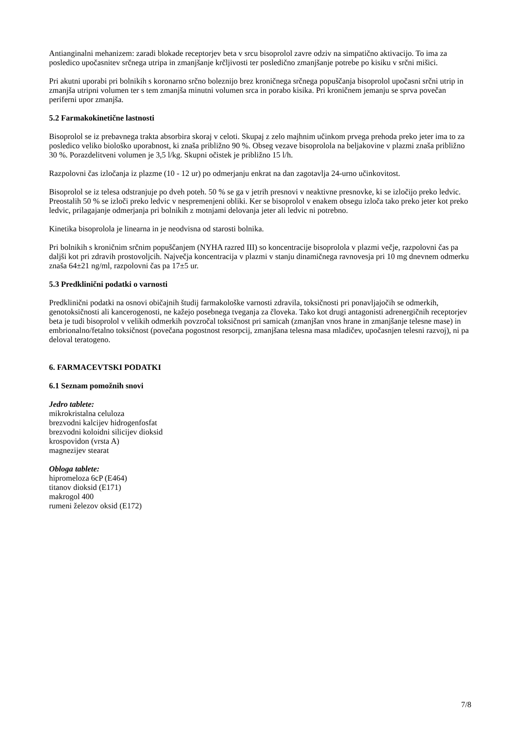Antianginalni mehanizem: zaradi blokade receptorjev beta v srcu bisoprolol zavre odziv na simpatično aktivacijo. To ima za posledico upočasnitev srčnega utripa in zmanjšanje krčljivosti ter posledično zmanjšanje potrebe po kisiku v srčni mišici.
Pri akutni uporabi pri bolnikih s koronarno srčno boleznijo brez kroničnega srčnega popuščanja bisoprolol upočasni srčni utrip in zmanjša utripni volumen ter s tem zmanjša minutni volumen srca in porabo kisika. Pri kroničnem jemanju se sprva povečan periferni upor zmanjša.
5.2 Farmakokinetične lastnosti
Bisoprolol se iz prebavnega trakta absorbira skoraj v celoti. Skupaj z zelo majhnim učinkom prvega prehoda preko jeter ima to za posledico veliko biološko uporabnost, ki znaša približno 90 %. Obseg vezave bisoprolola na beljakovine v plazmi znaša približno 30 %. Porazdelitveni volumen je 3,5 l/kg. Skupni očistek je približno 15 l/h.
Razpolovni čas izločanja iz plazme (10 - 12 ur) po odmerjanju enkrat na dan zagotavlja 24-urno učinkovitost.
Bisoprolol se iz telesa odstranjuje po dveh poteh. 50 % se ga v jetrih presnovi v neaktivne presnovke, ki se izločijo preko ledvic. Preostalih 50 % se izloči preko ledvic v nespremenjeni obliki. Ker se bisoprolol v enakem obsegu izloča tako preko jeter kot preko ledvic, prilagajanje odmerjanja pri bolnikih z motnjami delovanja jeter ali ledvic ni potrebno.
Kinetika bisoprolola je linearna in je neodvisna od starosti bolnika.
Pri bolnikih s kroničnim srčnim popuščanjem (NYHA razred III) so koncentracije bisoprolola v plazmi večje, razpolovni čas pa daljši kot pri zdravih prostovoljcih. Največja koncentracija v plazmi v stanju dinamičnega ravnovesja pri 10 mg dnevnem odmerku znaša 64±21 ng/ml, razpolovni čas pa 17±5 ur.
5.3 Predklinični podatki o varnosti
Predklinični podatki na osnovi običajnih študij farmakološke varnosti zdravila, toksičnosti pri ponavljajočih se odmerkih, genotoksičnosti ali kancerogenosti, ne kažejo posebnega tveganja za človeka. Tako kot drugi antagonisti adrenergičnih receptorjev beta je tudi bisoprolol v velikih odmerkih povzročal toksičnost pri samicah (zmanjšan vnos hrane in zmanjšanje telesne mase) in embrionalno/fetalno toksičnost (povečana pogostnost resorpcij, zmanjšana telesna masa mladičev, upočasnjen telesni razvoj), ni pa deloval teratogeno.
6. FARMACEVTSKI PODATKI
6.1 Seznam pomožnih snovi
Jedro tablete:
mikrokristalna celuloza
brezvodni kalcijev hidrogenfosfat
brezvodni koloidni silicijev dioksid
krospovidon (vrsta A)
magnezijev stearat
Obloga tablete:
hipromeloza 6cP (E464)
titanov dioksid (E171)
makrogol 400
rumeni železov oksid (E172)
7/8